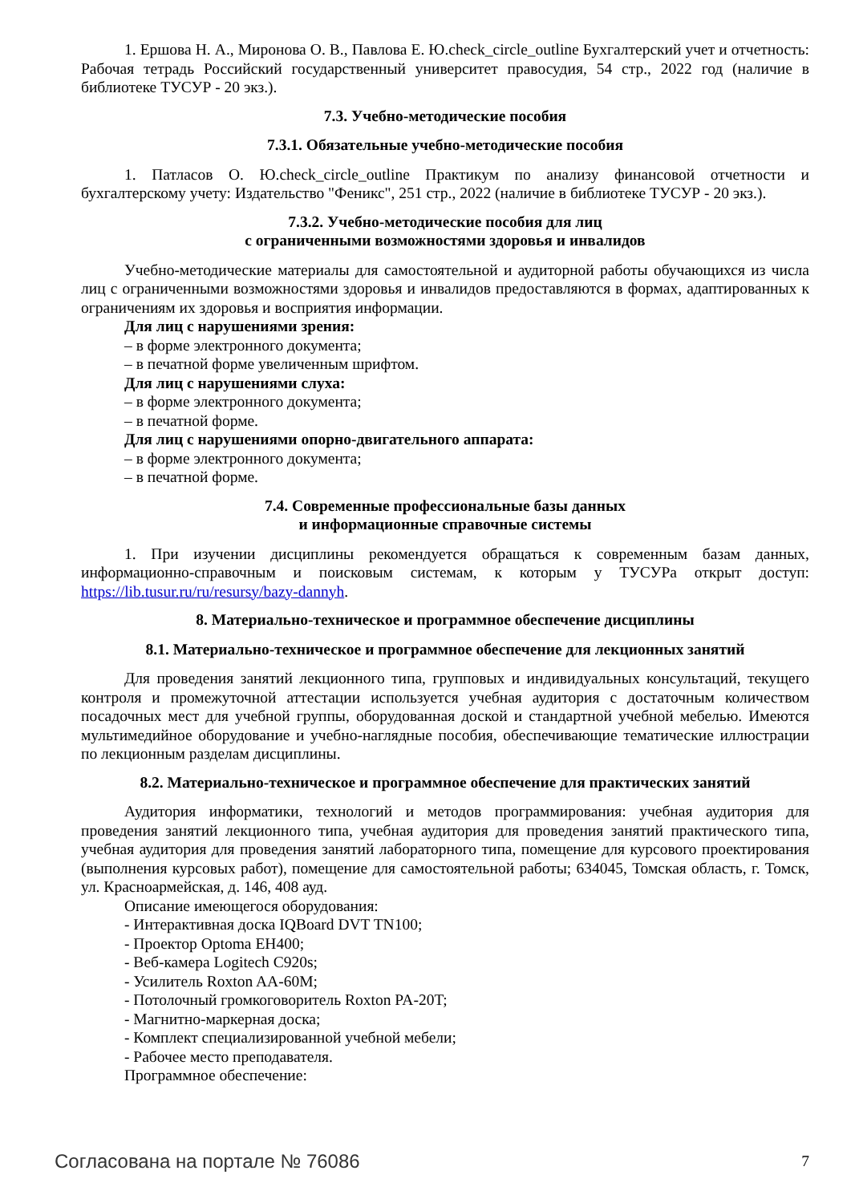1. Ершова Н. А., Миронова О. В., Павлова Е. Ю.check_circle_outline Бухгалтерский учет и отчетность: Рабочая тетрадь Российский государственный университет правосудия, 54 стр., 2022 год (наличие в библиотеке ТУСУР - 20 экз.).
7.3. Учебно-методические пособия
7.3.1. Обязательные учебно-методические пособия
1. Патласов О. Ю.check_circle_outline Практикум по анализу финансовой отчетности и бухгалтерскому учету: Издательство "Феникс", 251 стр., 2022 (наличие в библиотеке ТУСУР - 20 экз.).
7.3.2. Учебно-методические пособия для лиц
с ограниченными возможностями здоровья и инвалидов
Учебно-методические материалы для самостоятельной и аудиторной работы обучающихся из числа лиц с ограниченными возможностями здоровья и инвалидов предоставляются в формах, адаптированных к ограничениям их здоровья и восприятия информации.
Для лиц с нарушениями зрения:
– в форме электронного документа;
– в печатной форме увеличенным шрифтом.
Для лиц с нарушениями слуха:
– в форме электронного документа;
– в печатной форме.
Для лиц с нарушениями опорно-двигательного аппарата:
– в форме электронного документа;
– в печатной форме.
7.4. Современные профессиональные базы данных
и информационные справочные системы
1. При изучении дисциплины рекомендуется обращаться к современным базам данных, информационно-справочным и поисковым системам, к которым у ТУСУРа открыт доступ: https://lib.tusur.ru/ru/resursy/bazy-dannyh.
8. Материально-техническое и программное обеспечение дисциплины
8.1. Материально-техническое и программное обеспечение для лекционных занятий
Для проведения занятий лекционного типа, групповых и индивидуальных консультаций, текущего контроля и промежуточной аттестации используется учебная аудитория с достаточным количеством посадочных мест для учебной группы, оборудованная доской и стандартной учебной мебелью. Имеются мультимедийное оборудование и учебно-наглядные пособия, обеспечивающие тематические иллюстрации по лекционным разделам дисциплины.
8.2. Материально-техническое и программное обеспечение для практических занятий
Аудитория информатики, технологий и методов программирования: учебная аудитория для проведения занятий лекционного типа, учебная аудитория для проведения занятий практического типа, учебная аудитория для проведения занятий лабораторного типа, помещение для курсового проектирования (выполнения курсовых работ), помещение для самостоятельной работы; 634045, Томская область, г. Томск, ул. Красноармейская, д. 146, 408 ауд.
Описание имеющегося оборудования:
- Интерактивная доска IQBoard DVT TN100;
- Проектор Optoma EH400;
- Веб-камера Logitech C920s;
- Усилитель Roxton AA-60M;
- Потолочный громкоговоритель Roxton PA-20T;
- Магнитно-маркерная доска;
- Комплект специализированной учебной мебели;
- Рабочее место преподавателя.
Программное обеспечение:
Согласована на портале № 76086 7